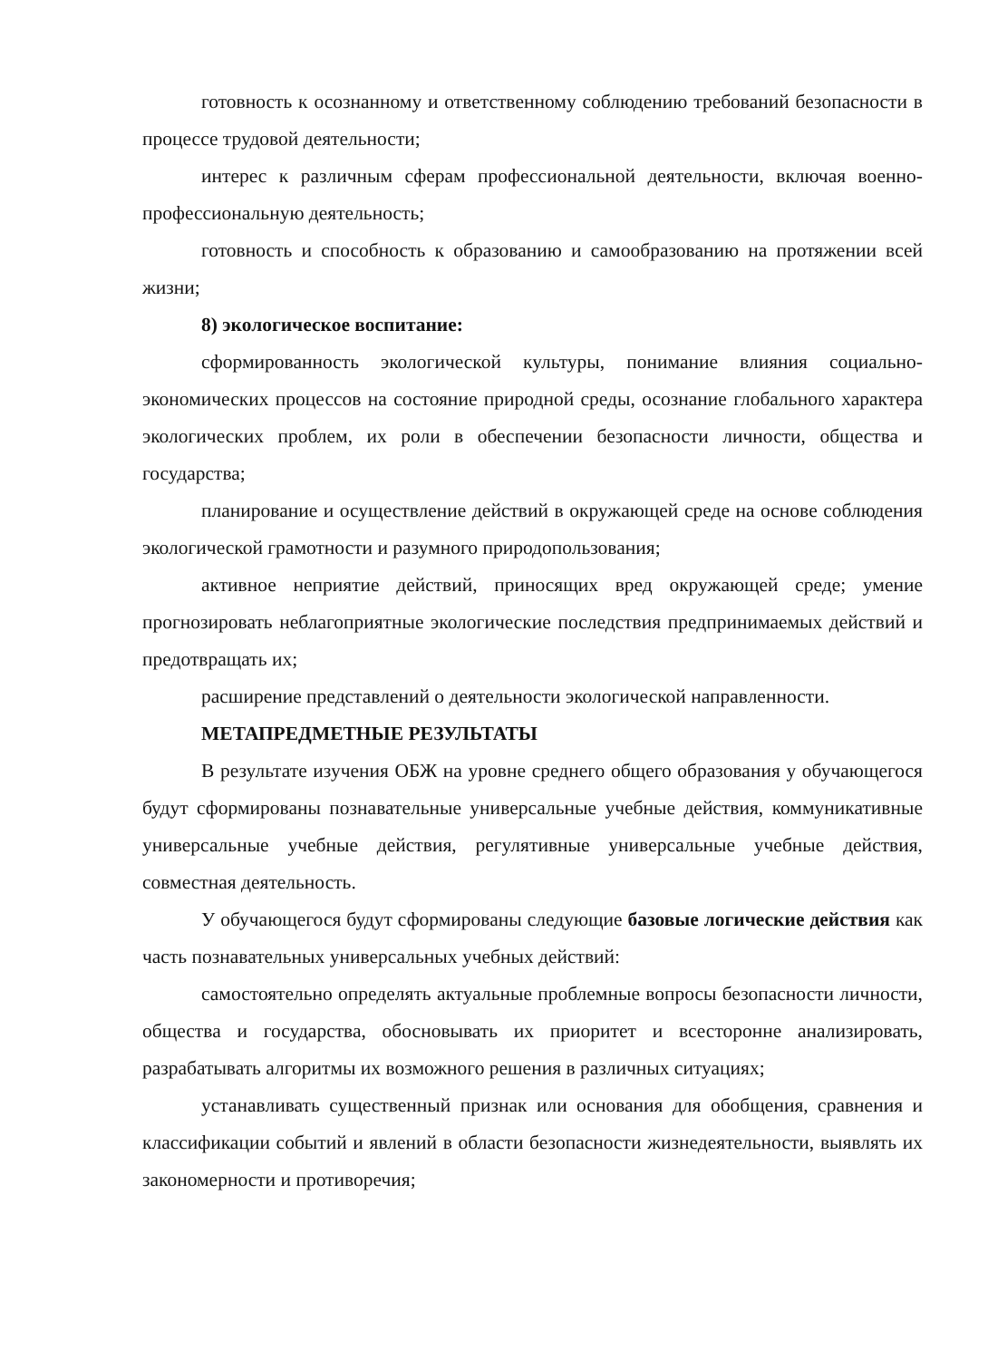готовность к осознанному и ответственному соблюдению требований безопасности в процессе трудовой деятельности;
интерес к различным сферам профессиональной деятельности, включая военно-профессиональную деятельность;
готовность и способность к образованию и самообразованию на протяжении всей жизни;
8) экологическое воспитание:
сформированность экологической культуры, понимание влияния социально-экономических процессов на состояние природной среды, осознание глобального характера экологических проблем, их роли в обеспечении безопасности личности, общества и государства;
планирование и осуществление действий в окружающей среде на основе соблюдения экологической грамотности и разумного природопользования;
активное неприятие действий, приносящих вред окружающей среде; умение прогнозировать неблагоприятные экологические последствия предпринимаемых действий и предотвращать их;
расширение представлений о деятельности экологической направленности.
МЕТАПРЕДМЕТНЫЕ РЕЗУЛЬТАТЫ
В результате изучения ОБЖ на уровне среднего общего образования у обучающегося будут сформированы познавательные универсальные учебные действия, коммуникативные универсальные учебные действия, регулятивные универсальные учебные действия, совместная деятельность.
У обучающегося будут сформированы следующие базовые логические действия как часть познавательных универсальных учебных действий:
самостоятельно определять актуальные проблемные вопросы безопасности личности, общества и государства, обосновывать их приоритет и всесторонне анализировать, разрабатывать алгоритмы их возможного решения в различных ситуациях;
устанавливать существенный признак или основания для обобщения, сравнения и классификации событий и явлений в области безопасности жизнедеятельности, выявлять их закономерности и противоречия;